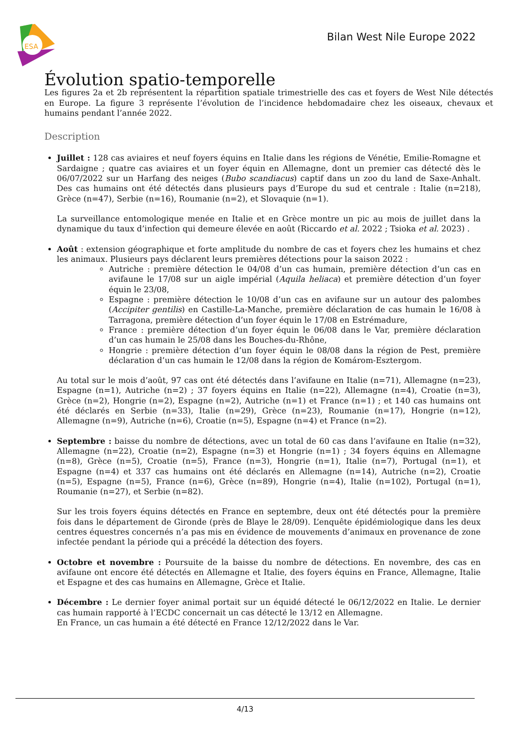ESA
Bilan West Nile Europe 2022
Évolution spatio-temporelle
Les figures 2a et 2b représentent la répartition spatiale trimestrielle des cas et foyers de West Nile détectés en Europe. La figure 3 représente l’évolution de l’incidence hebdomadaire chez les oiseaux, chevaux et humains pendant l’année 2022.
Description
Juillet : 128 cas aviaires et neuf foyers équins en Italie dans les régions de Vénétie, Emilie-Romagne et Sardaigne ; quatre cas aviaires et un foyer équin en Allemagne, dont un premier cas détecté dès le 06/07/2022 sur un Harfang des neiges (Bubo scandiacus) captif dans un zoo du land de Saxe-Anhalt. Des cas humains ont été détectés dans plusieurs pays d’Europe du sud et centrale : Italie (n=218), Grèce (n=47), Serbie (n=16), Roumanie (n=2), et Slovaquie (n=1).
La surveillance entomologique menée en Italie et en Grèce montre un pic au mois de juillet dans la dynamique du taux d’infection qui demeure élevée en août (Riccardo et al. 2022 ; Tsioka et al. 2023) .
Août : extension géographique et forte amplitude du nombre de cas et foyers chez les humains et chez les animaux. Plusieurs pays déclarent leurs premières détections pour la saison 2022 :
Autriche : première détection le 04/08 d’un cas humain, première détection d’un cas en avifaune le 17/08 sur un aigle impérial (Aquila heliaca) et première détection d’un foyer équin le 23/08,
Espagne : première détection le 10/08 d’un cas en avifaune sur un autour des palombes (Accipiter gentilis) en Castille-La-Manche, première déclaration de cas humain le 16/08 à Tarragona, première détection d’un foyer équin le 17/08 en Estrémadure,
France : première détection d’un foyer équin le 06/08 dans le Var, première déclaration d’un cas humain le 25/08 dans les Bouches-du-Rhône,
Hongrie : première détection d’un foyer équin le 08/08 dans la région de Pest, première déclaration d’un cas humain le 12/08 dans la région de Komárom-Esztergom.
Au total sur le mois d’août, 97 cas ont été détectés dans l’avifaune en Italie (n=71), Allemagne (n=23), Espagne (n=1), Autriche (n=2) ; 37 foyers équins en Italie (n=22), Allemagne (n=4), Croatie (n=3), Grèce (n=2), Hongrie (n=2), Espagne (n=2), Autriche (n=1) et France (n=1) ; et 140 cas humains ont été déclarés en Serbie (n=33), Italie (n=29), Grèce (n=23), Roumanie (n=17), Hongrie (n=12), Allemagne (n=9), Autriche (n=6), Croatie (n=5), Espagne (n=4) et France (n=2).
Septembre : baisse du nombre de détections, avec un total de 60 cas dans l’avifaune en Italie (n=32), Allemagne (n=22), Croatie (n=2), Espagne (n=3) et Hongrie (n=1) ; 34 foyers équins en Allemagne (n=8), Grèce (n=5), Croatie (n=5), France (n=3), Hongrie (n=1), Italie (n=7), Portugal (n=1), et Espagne (n=4) et 337 cas humains ont été déclarés en Allemagne (n=14), Autriche (n=2), Croatie (n=5), Espagne (n=5), France (n=6), Grèce (n=89), Hongrie (n=4), Italie (n=102), Portugal (n=1), Roumanie (n=27), et Serbie (n=82).
Sur les trois foyers équins détectés en France en septembre, deux ont été détectés pour la première fois dans le département de Gironde (près de Blaye le 28/09). L’enquête épidémiologique dans les deux centres équestres concernés n’a pas mis en évidence de mouvements d’animaux en provenance de zone infectée pendant la période qui a précédé la détection des foyers.
Octobre et novembre : Poursuite de la baisse du nombre de détections. En novembre, des cas en avifaune ont encore été détectés en Allemagne et Italie, des foyers équins en France, Allemagne, Italie et Espagne et des cas humains en Allemagne, Grèce et Italie.
Décembre : Le dernier foyer animal portait sur un équidé détecté le 06/12/2022 en Italie. Le dernier cas humain rapporté à l’ECDC concernait un cas détecté le 13/12 en Allemagne.
En France, un cas humain a été détecté en France 12/12/2022 dans le Var.
4/13